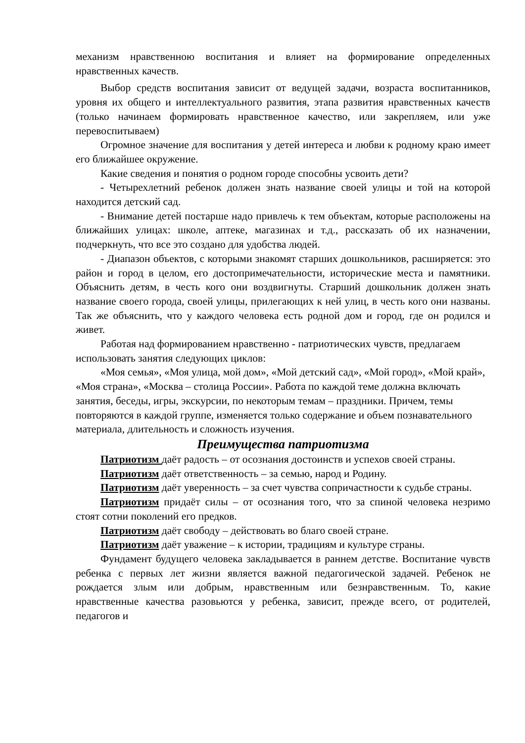механизм нравственною воспитания и влияет на формирование определенных нравственных качеств.
Выбор средств воспитания зависит от ведущей задачи, возраста воспитанников, уровня их общего и интеллектуального развития, этапа развития нравственных качеств (только начинаем формировать нравственное качество, или закрепляем, или уже перевоспитываем)
Огромное значение для воспитания у детей интереса и любви к родному краю имеет его ближайшее окружение.
Какие сведения и понятия о родном городе способны усвоить дети?
- Четырехлетний ребенок должен знать название своей улицы и той на которой находится детский сад.
- Внимание детей постарше надо привлечь к тем объектам, которые расположены на ближайших улицах: школе, аптеке, магазинах и т.д., рассказать об их назначении, подчеркнуть, что все это создано для удобства людей.
- Диапазон объектов, с которыми знакомят старших дошкольников, расширяется: это район и город в целом, его достопримечательности, исторические места и памятники. Объяснить детям, в честь кого они воздвигнуты. Старший дошкольник должен знать название своего города, своей улицы, прилегающих к ней улиц, в честь кого они названы. Так же объяснить, что у каждого человека есть родной дом и город, где он родился и живет.
Работая над формированием нравственно - патриотических чувств, предлагаем использовать занятия следующих циклов:
«Моя семья», «Моя улица, мой дом», «Мой детский сад», «Мой город», «Мой край», «Моя страна», «Москва – столица России». Работа по каждой теме должна включать занятия, беседы, игры, экскурсии, по некоторым темам – праздники. Причем, темы повторяются в каждой группе, изменяется только содержание и объем познавательного материала, длительность и сложность изучения.
Преимущества патриотизма
Патриотизм даёт радость – от осознания достоинств и успехов своей страны.
Патриотизм даёт ответственность – за семью, народ и Родину.
Патриотизм даёт уверенность – за счет чувства сопричастности к судьбе страны.
Патриотизм придаёт силы – от осознания того, что за спиной человека незримо стоят сотни поколений его предков.
Патриотизм даёт свободу – действовать во благо своей стране.
Патриотизм даёт уважение – к истории, традициям и культуре страны.
Фундамент будущего человека закладывается в раннем детстве. Воспитание чувств ребенка с первых лет жизни является важной педагогической задачей. Ребенок не рождается злым или добрым, нравственным или безнравственным. То, какие нравственные качества разовьются у ребенка, зависит, прежде всего, от родителей, педагогов и